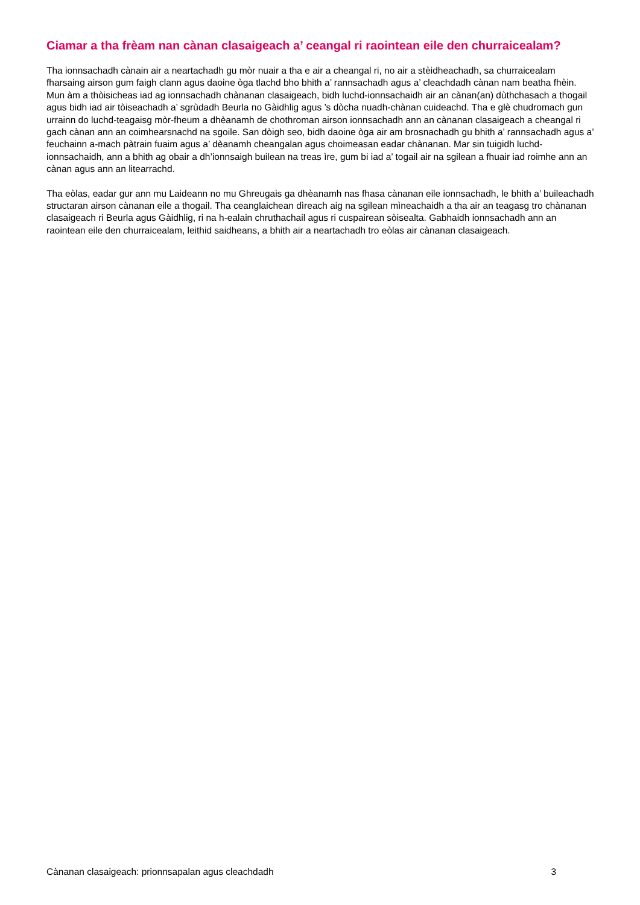Ciamar a tha frèam nan cànan clasaigeach a’ ceangal ri raointean eile den churraicealam?
Tha ionnsachadh cànain air a neartachadh gu mòr nuair a tha e air a cheangal ri, no air a stèidheachadh, sa churraicealam fharsaing airson gum faigh clann agus daoine òga tlachd bho bhith a’ rannsachadh agus a’ cleachdadh cànan nam beatha fhèin. Mun àm a thòisicheas iad ag ionnsachadh chànanan clasaigeach, bidh luchd-ionnsachaidh air an cànan(an) dùthchasach a thogail agus bidh iad air tòiseachadh a’ sgrùdadh Beurla no Gàidhlig agus ’s dòcha nuadh-chànan cuideachd. Tha e glè chudromach gun urrainn do luchd-teagaisg mòr-fheum a dhèanamh de chothroman airson ionnsachadh ann an cànanan clasaigeach a cheangal ri gach cànan ann an coimhearsnachd na sgoile. San dòigh seo, bidh daoine òga air am brosnachadh gu bhith a’ rannsachadh agus a’ feuchainn a-mach pàtrain fuaim agus a’ dèanamh cheangalan agus choimeasan eadar chànanan. Mar sin tuigidh luchd-ionnsachaidh, ann a bhith ag obair a dh’ionnsaigh builean na treas ìre, gum bi iad a’ togail air na sgilean a fhuair iad roimhe ann an cànan agus ann an litearrachd.
Tha eòlas, eadar gur ann mu Laideann no mu Ghreugais ga dhèanamh nas fhasa cànanan eile ionnsachadh, le bhith a’ buileachadh structaran airson cànanan eile a thogail. Tha ceanglaichean dìreach aig na sgilean mìneachaidh a tha air an teagasg tro chànanan clasaigeach ri Beurla agus Gàidhlig, ri na h-ealain chruthachail agus ri cuspairean sòisealta. Gabhaidh ionnsachadh ann an raointean eile den churraicealam, leithid saidheans, a bhith air a neartachadh tro eòlas air cànanan clasaigeach.
Cànanan clasaigeach: prionnsapalan agus cleachdadh 3